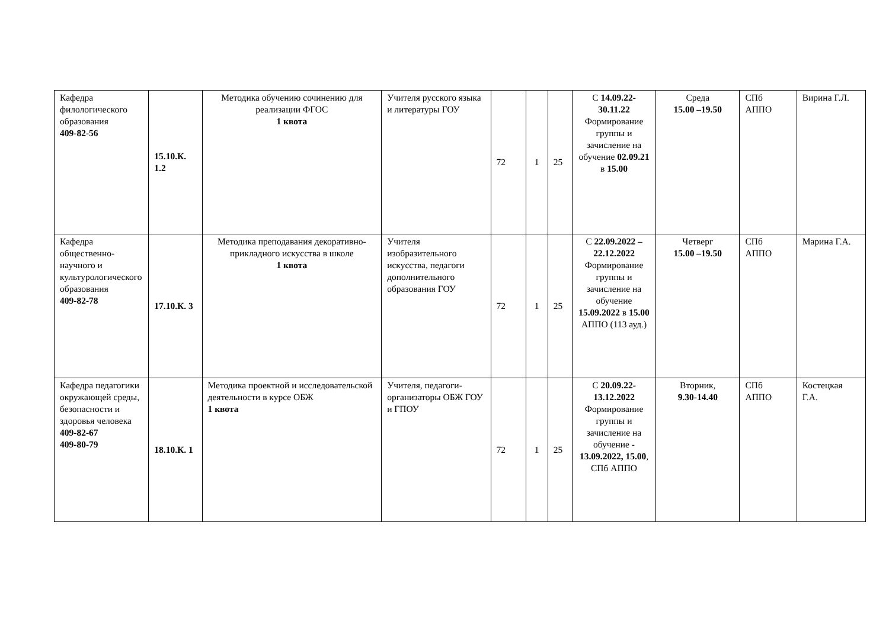| Кафедра филологического образования 409-82-56 | 15.10.К. 1.2 | Методика обучению сочинению для реализации ФГОС 1 квота | Учителя русского языка и литературы ГОУ | 72 | 1 | 25 | С 14.09.22-30.11.22 Формирование группы и зачисление на обучение 02.09.21 в 15.00 | Среда 15.00 –19.50 | СПб АППО | Вирина Г.Л. |
| Кафедра общественно-научного и культурологического образования 409-82-78 | 17.10.К. 3 | Методика преподавания декоративно-прикладного искусства в школе 1 квота | Учителя изобразительного искусства, педагоги дополнительного образования ГОУ | 72 | 1 | 25 | С 22.09.2022 – 22.12.2022 Формирование группы и зачисление на обучение 15.09.2022 в 15.00 АППО (113 ауд.) | Четверг 15.00 –19.50 | СПб АППО | Марина Г.А. |
| Кафедра педагогики окружающей среды, безопасности и здоровья человека 409-82-67 409-80-79 | 18.10.К. 1 | Методика проектной и исследовательской деятельности в курсе ОБЖ 1 квота | Учителя, педагоги-организаторы ОБЖ ГОУ и ГПОУ | 72 | 1 | 25 | С 20.09.22-13.12.2022 Формирование группы и зачисление на обучение - 13.09.2022, 15.00 , СПб АППО | Вторник, 9.30-14.40 | СПб АППО | Костецкая Г.А. |